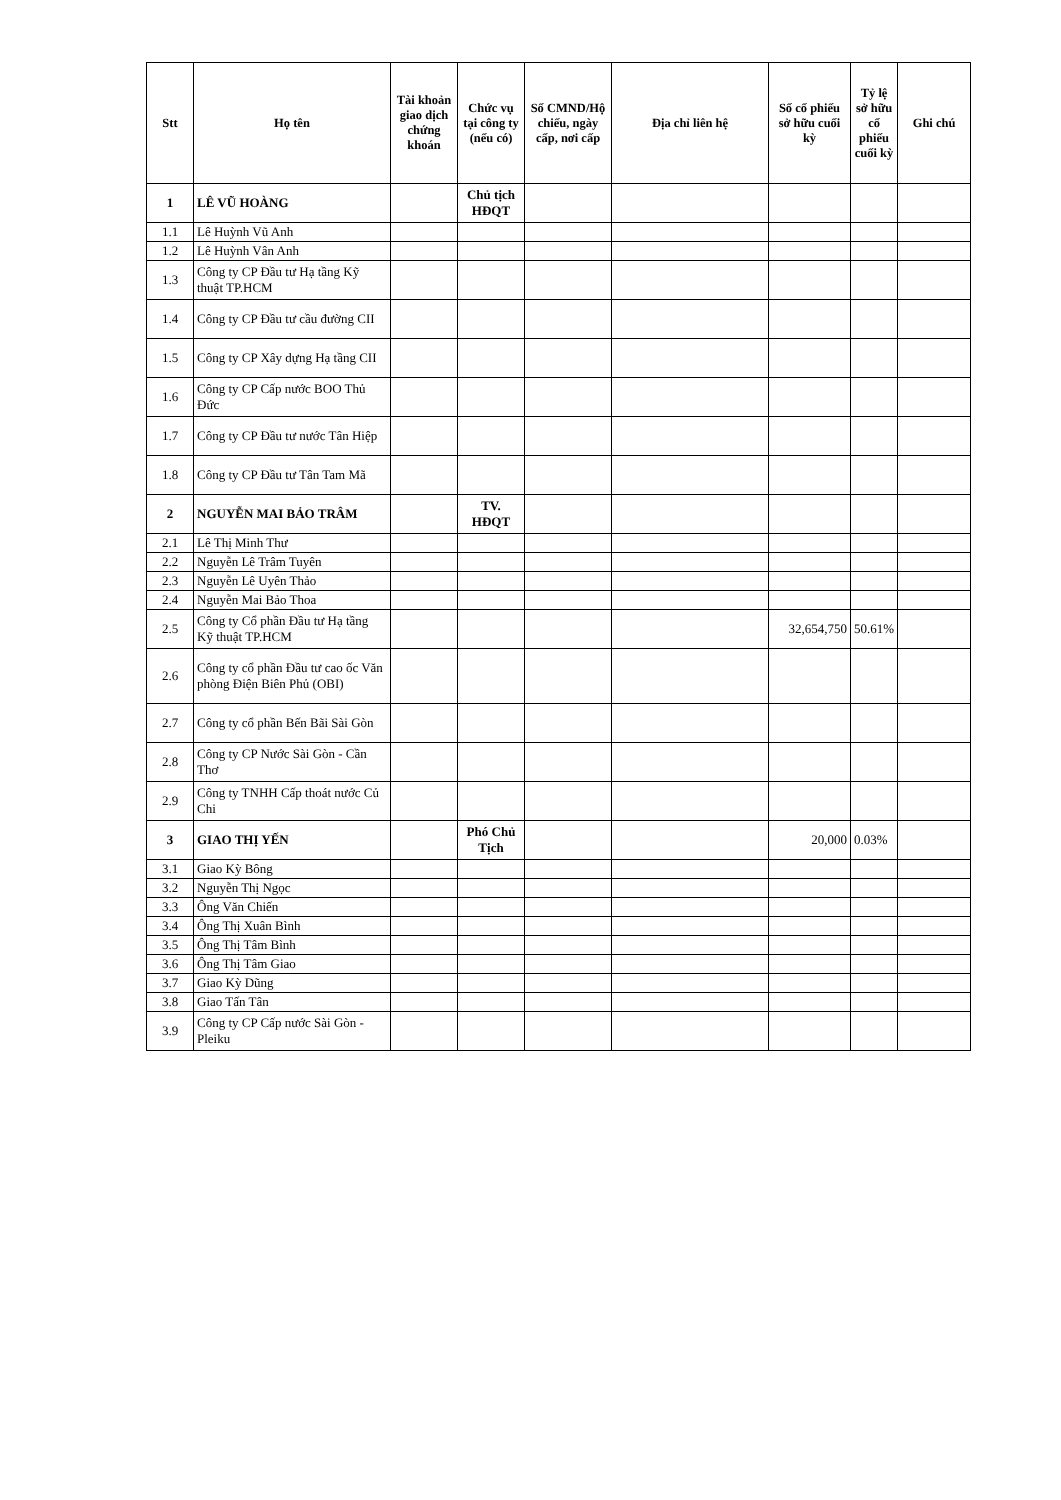| Stt | Họ tên | Tài khoản giao dịch chứng khoán | Chức vụ tại công ty (nếu có) | Số CMND/Hộ chiếu, ngày cấp, nơi cấp | Địa chỉ liên hệ | Số cổ phiếu sở hữu cuối kỳ | Tỷ lệ sở hữu cổ phiếu cuối kỳ | Ghi chú |
| --- | --- | --- | --- | --- | --- | --- | --- | --- |
| 1 | LÊ VŨ HOÀNG | | Chủ tịch HĐQT | | | | | |
| 1.1 | Lê Huỳnh Vũ Anh | | | | | | | |
| 1.2 | Lê Huỳnh Vân Anh | | | | | | | |
| 1.3 | Công ty CP Đầu tư Hạ tầng Kỹ thuật TP.HCM | | | | | | | |
| 1.4 | Công ty CP Đầu tư cầu đường CII | | | | | | | |
| 1.5 | Công ty CP Xây dựng Hạ tầng CII | | | | | | | |
| 1.6 | Công ty CP Cấp nước BOO Thủ Đức | | | | | | | |
| 1.7 | Công ty CP Đầu tư nước Tân Hiệp | | | | | | | |
| 1.8 | Công ty CP Đầu tư Tân Tam Mã | | | | | | | |
| 2 | NGUYỄN MAI BẢO TRÂM | | TV. HĐQT | | | | | |
| 2.1 | Lê Thị Minh Thư | | | | | | | |
| 2.2 | Nguyễn Lê Trâm Tuyên | | | | | | | |
| 2.3 | Nguyễn Lê Uyên Thảo | | | | | | | |
| 2.4 | Nguyễn Mai Bảo Thoa | | | | | | | |
| 2.5 | Công ty Cổ phần Đầu tư Hạ tầng Kỹ thuật TP.HCM | | | | | 32,654,750 | 50.61% | |
| 2.6 | Công ty cổ phần Đầu tư cao ốc Văn phòng Điện Biên Phủ (OBI) | | | | | | | |
| 2.7 | Công ty cổ phần Bến Bãi Sài Gòn | | | | | | | |
| 2.8 | Công ty CP Nước Sài Gòn - Cần Thơ | | | | | | | |
| 2.9 | Công ty TNHH Cấp thoát nước Củ Chi | | | | | | | |
| 3 | GIAO THỊ YẾN | | Phó Chủ Tịch | | | 20,000 | 0.03% | |
| 3.1 | Giao Kỳ Bông | | | | | | | |
| 3.2 | Nguyễn Thị Ngọc | | | | | | | |
| 3.3 | Ông Văn Chiến | | | | | | | |
| 3.4 | Ông Thị Xuân Bình | | | | | | | |
| 3.5 | Ông Thị Tâm Bình | | | | | | | |
| 3.6 | Ông Thị Tâm Giao | | | | | | | |
| 3.7 | Giao Kỳ Dũng | | | | | | | |
| 3.8 | Giao Tấn Tân | | | | | | | |
| 3.9 | Công ty CP Cấp nước Sài Gòn - Pleiku | | | | | | | |